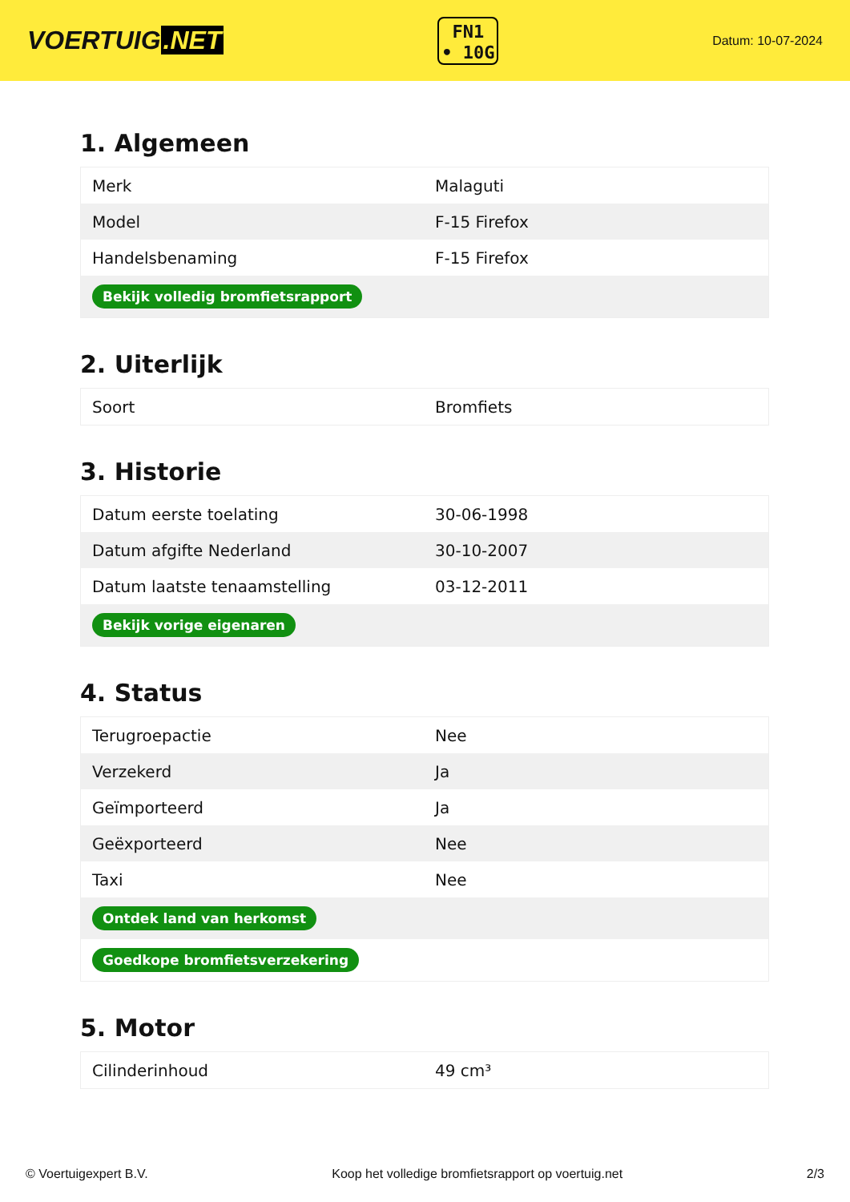VOERTUIG.NET
FN1
• 10G
Datum: 10-07-2024
1. Algemeen
| Merk | Malaguti |
| Model | F-15 Firefox |
| Handelsbenaming | F-15 Firefox |
| Bekijk volledig bromfietsrapport | |
2. Uiterlijk
| Soort | Bromfiets |
3. Historie
| Datum eerste toelating | 30-06-1998 |
| Datum afgifte Nederland | 30-10-2007 |
| Datum laatste tenaamstelling | 03-12-2011 |
| Bekijk vorige eigenaren | |
4. Status
| Terugroepactie | Nee |
| Verzekerd | Ja |
| Geïmporteerd | Ja |
| Geëxporteerd | Nee |
| Taxi | Nee |
| Ontdek land van herkomst | |
| Goedkope bromfietsverzekering | |
5. Motor
| Cilinderinhoud | 49 cm³ |
© Voertuigexpert B.V. Koop het volledige bromfietsrapport op voertuig.net 2/3